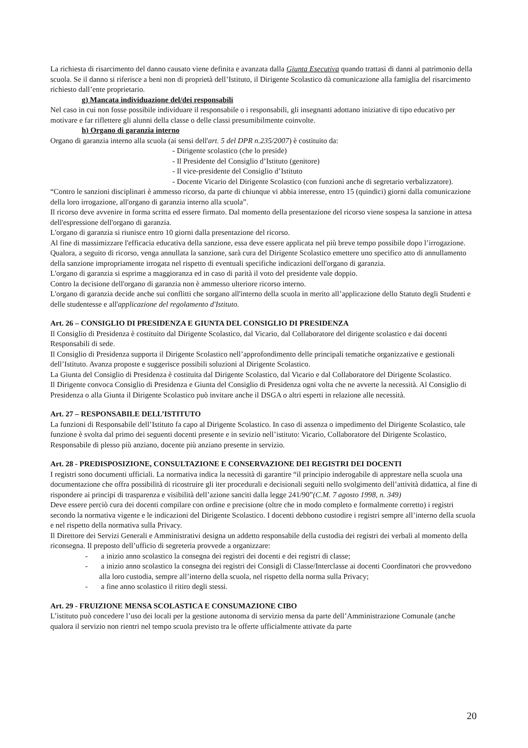La richiesta di risarcimento del danno causato viene definita e avanzata dalla Giunta Esecutiva quando trattasi di danni al patrimonio della scuola. Se il danno si riferisce a beni non di proprietà dell’Istituto, il Dirigente Scolastico dà comunicazione alla famiglia del risarcimento richiesto dall’ente proprietario.
g) Mancata individuazione del/dei responsabili
Nel caso in cui non fosse possibile individuare il responsabile o i responsabili, gli insegnanti adottano iniziative di tipo educativo per motivare e far riflettere gli alunni della classe o delle classi presumibilmente coinvolte.
h) Organo di garanzia interno
Organo di garanzia interno alla scuola (ai sensi dell'art. 5 del DPR n.235/2007) è costituito da:
- Dirigente scolastico (che lo preside)
- Il Presidente del Consiglio d’Istituto (genitore)
- Il vice-presidente del Consiglio d’Istituto
- Docente Vicario del Dirigente Scolastico (con funzioni anche di segretario verbalizzatore).
“Contro le sanzioni disciplinari è ammesso ricorso, da parte di chiunque vi abbia interesse, entro 15 (quindici) giorni dalla comunicazione della loro irrogazione, all'organo di garanzia interno alla scuola”.
Il ricorso deve avvenire in forma scritta ed essere firmato. Dal momento della presentazione del ricorso viene sospesa la sanzione in attesa dell'espressione dell'organo di garanzia.
L'organo di garanzia si riunisce entro 10 giorni dalla presentazione del ricorso.
Al fine di massimizzare l'efficacia educativa della sanzione, essa deve essere applicata nel più breve tempo possibile dopo l’irrogazione. Qualora, a seguito di ricorso, venga annullata la sanzione, sarà cura del Dirigente Scolastico emettere uno specifico atto di annullamento della sanzione impropriamente irrogata nel rispetto di eventuali specifiche indicazioni dell'organo di garanzia.
L'organo di garanzia si esprime a maggioranza ed in caso di parità il voto del presidente vale doppio.
Contro la decisione dell'organo di garanzia non è ammesso ulteriore ricorso interno.
L'organo di garanzia decide anche sui conflitti che sorgano all'interno della scuola in merito all’applicazione dello Statuto degli Studenti e delle studentesse e all'applicazione del regolamento d'Istituto.
Art. 26 – CONSIGLIO DI PRESIDENZA E GIUNTA DEL CONSIGLIO DI PRESIDENZA
Il Consiglio di Presidenza è costituito dal Dirigente Scolastico, dal Vicario, dal Collaboratore del dirigente scolastico e dai docenti Responsabili di sede.
Il Consiglio di Presidenza supporta il Dirigente Scolastico nell’approfondimento delle principali tematiche organizzative e gestionali dell’Istituto. Avanza proposte e suggerisce possibili soluzioni al Dirigente Scolastico.
La Giunta del Consiglio di Presidenza è costituita dal Dirigente Scolastico, dal Vicario e dal Collaboratore del Dirigente Scolastico.
Il Dirigente convoca Consiglio di Presidenza e Giunta del Consiglio di Presidenza ogni volta che ne avverte la necessità. Al Consiglio di Presidenza o alla Giunta il Dirigente Scolastico può invitare anche il DSGA o altri esperti in relazione alle necessità.
Art. 27 – RESPONSABILE DELL’ISTITUTO
La funzioni di Responsabile dell’Istituto fa capo al Dirigente Scolastico. In caso di assenza o impedimento del Dirigente Scolastico, tale funzione è svolta dal primo dei seguenti docenti presente e in sevizio nell’istituto: Vicario, Collaboratore del Dirigente Scolastico, Responsabile di plesso più anziano, docente più anziano presente in servizio.
Art. 28 - PREDISPOSIZIONE, CONSULTAZIONE E CONSERVAZIONE DEI REGISTRI DEI DOCENTI
I registri sono documenti ufficiali. La normativa indica la necessità di garantire “il principio inderogabile di apprestare nella scuola una documentazione che offra possibilità di ricostruire gli iter procedurali e decisionali seguiti nello svolgimento dell’attività didattica, al fine di rispondere ai principi di trasparenza e visibilità dell’azione sanciti dalla legge 241/90”(C.M. 7 agosto 1998, n. 349)
Deve essere perciò cura dei docenti compilare con ordine e precisione (oltre che in modo completo e formalmente corretto) i registri secondo la normativa vigente e le indicazioni del Dirigente Scolastico. I docenti debbono custodire i registri sempre all’interno della scuola e nel rispetto della normativa sulla Privacy.
Il Direttore dei Servizi Generali e Amministrativi designa un addetto responsabile della custodia dei registri dei verbali al momento della riconsegna. Il preposto dell’ufficio di segreteria provvede a organizzare:
- a inizio anno scolastico la consegna dei registri dei docenti e dei registri di classe;
- a inizio anno scolastico la consegna dei registri dei Consigli di Classe/Interclasse ai docenti Coordinatori che provvedono alla loro custodia, sempre all’interno della scuola, nel rispetto della norma sulla Privacy;
- a fine anno scolastico il ritiro degli stessi.
Art. 29 - FRUIZIONE MENSA SCOLASTICA E CONSUMAZIONE CIBO
L’istituto può concedere l’uso dei locali per la gestione autonoma di servizio mensa da parte dell’Amministrazione Comunale (anche qualora il servizio non rientri nel tempo scuola previsto tra le offerte ufficialmente attivate da parte
20